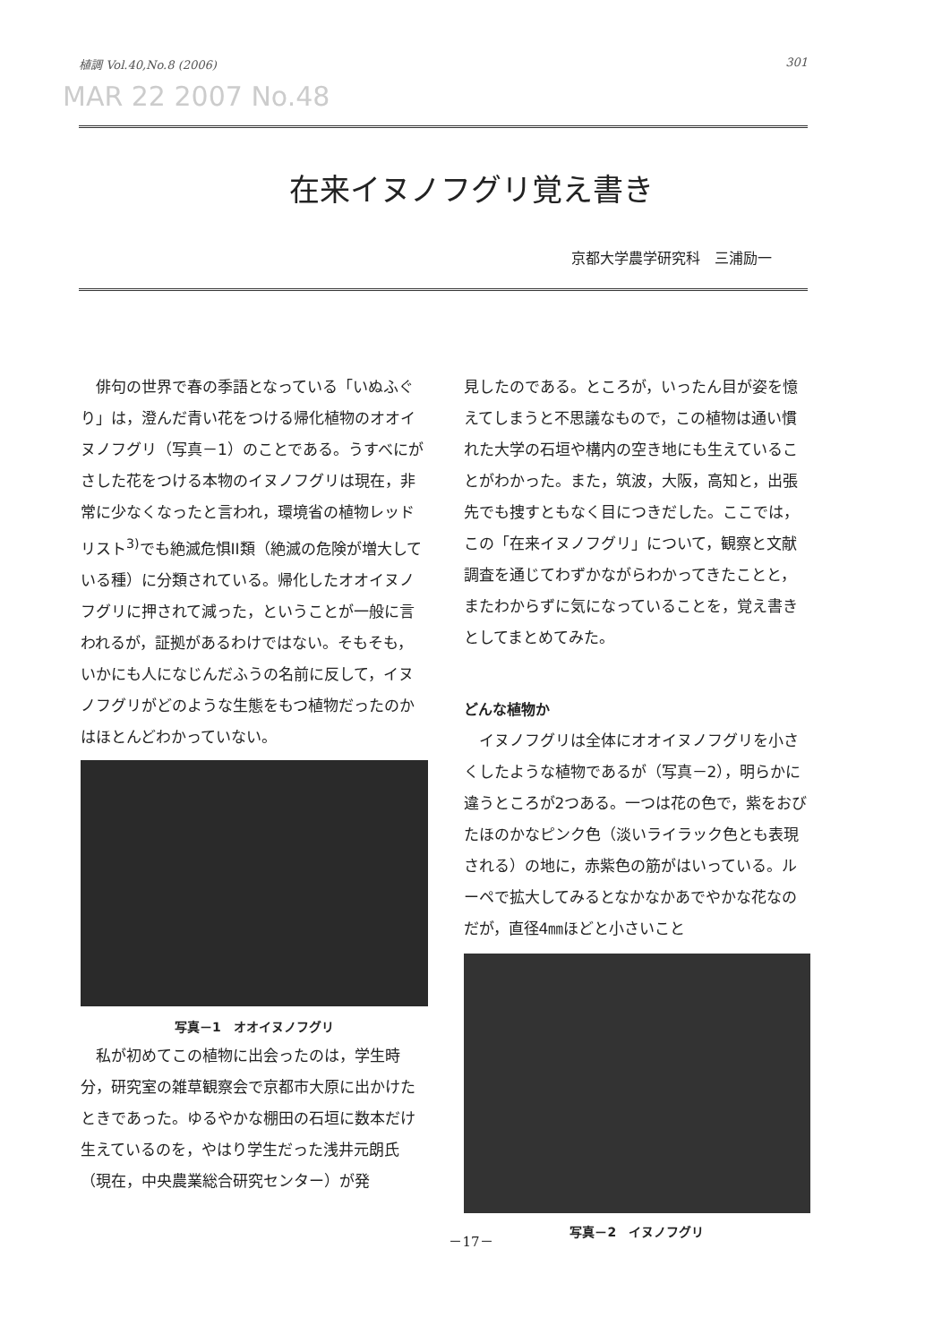植調 Vol.40,No.8 (2006) 301
MAR 22 2007 No.48
在来イヌノフグリ覚え書き
京都大学農学研究科　三浦励一
　俳句の世界で春の季語となっている「いぬふぐり」は，澄んだ青い花をつける帰化植物のオオイヌノフグリ（写真－1）のことである。うすべにがさした花をつける本物のイヌノフグリは現在，非常に少なくなったと言われ，環境省の植物レッドリスト<sup>3)</sup>でも絶滅危惧II類（絶滅の危険が増大している種）に分類されている。帰化したオオイヌノフグリに押されて減った，ということが一般に言われるが，証拠があるわけではない。そもそも，いかにも人になじんだふうの名前に反して，イヌノフグリがどのような生態をもつ植物だったのかはほとんどわかっていない。
写真－1　オオイヌノフグリ
　私が初めてこの植物に出会ったのは，学生時分，研究室の雑草観察会で京都市大原に出かけたときであった。ゆるやかな棚田の石垣に数本だけ生えているのを，やはり学生だった浅井元朗氏（現在，中央農業総合研究センター）が発
見したのである。ところが，いったん目が姿を憶えてしまうと不思議なもので，この植物は通い慣れた大学の石垣や構内の空き地にも生えていることがわかった。また，筑波，大阪，高知と，出張先でも捜すともなく目につきだした。ここでは，この「在来イヌノフグリ」について，観察と文献調査を通じてわずかながらわかってきたことと，またわからずに気になっていることを，覚え書きとしてまとめてみた。
どんな植物か
　イヌノフグリは全体にオオイヌノフグリを小さくしたような植物であるが（写真－2），明らかに違うところが2つある。一つは花の色で，紫をおびたほのかなピンク色（淡いライラック色とも表現される）の地に，赤紫色の筋がはいっている。ルーペで拡大してみるとなかなかあでやかな花なのだが，直径4㎜ほどと小さいこと
写真－2　イヌノフグリ
－17－